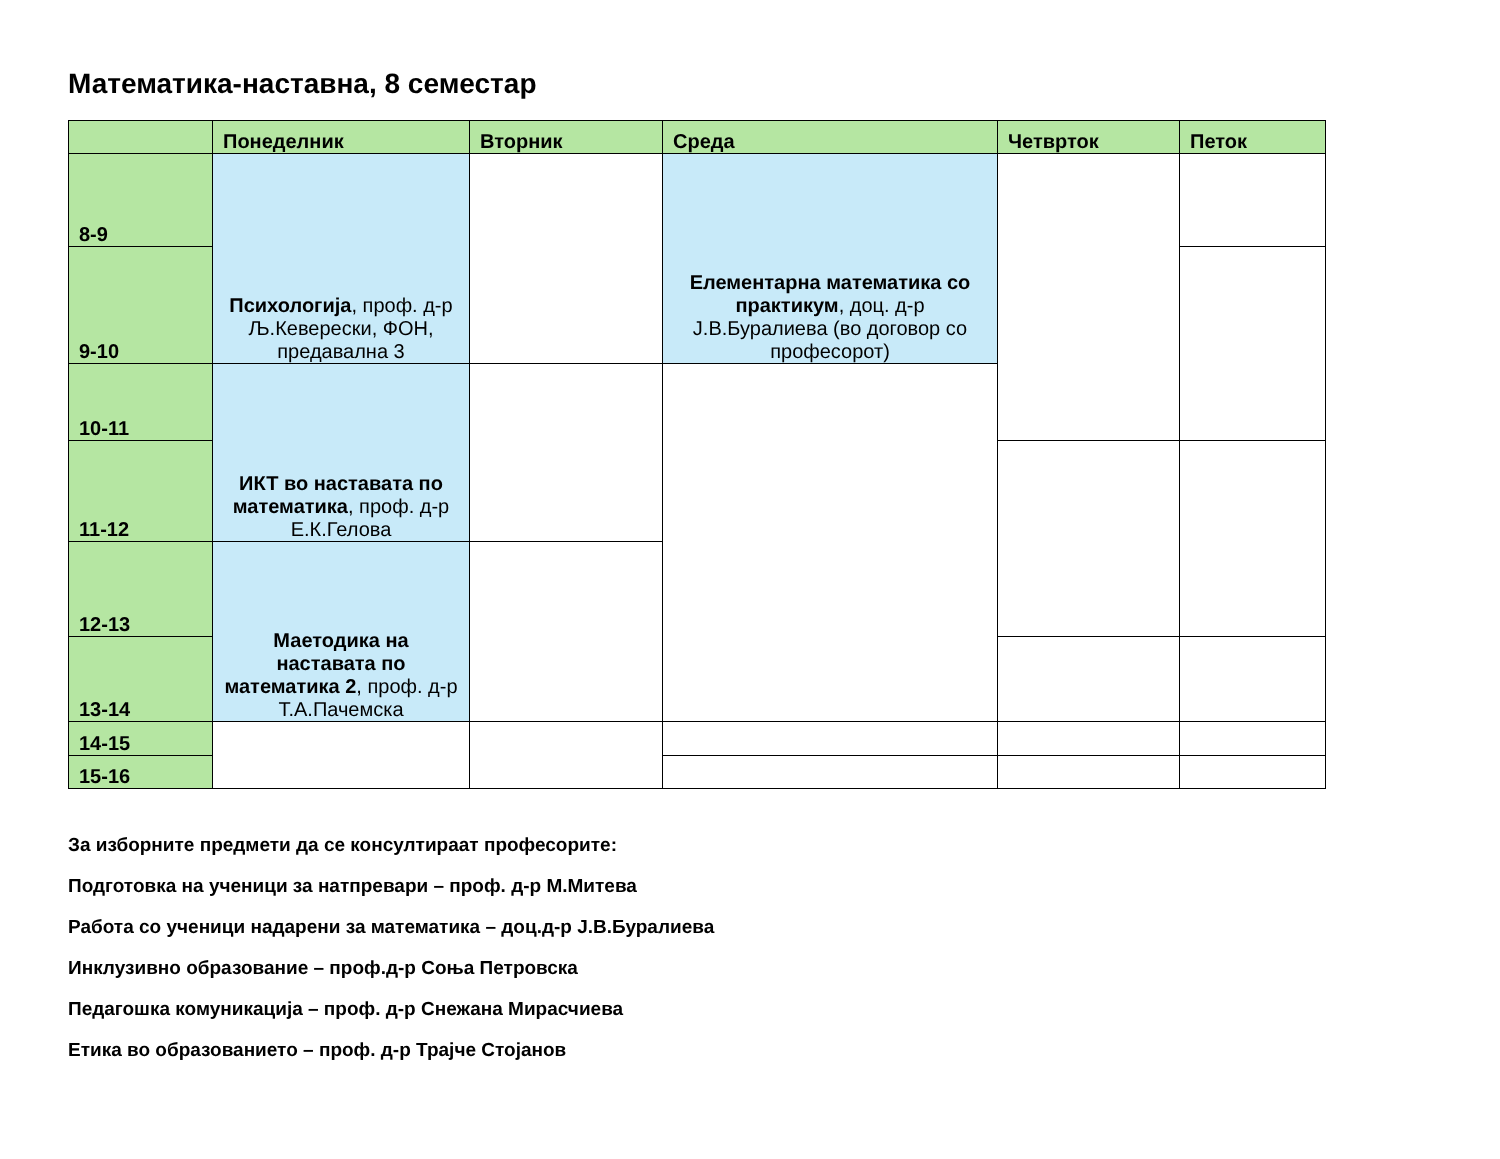Математика-наставна, 8 семестар
| | Понеделник | Вторник | Среда | Четврток | Петок |
| --- | --- | --- | --- | --- | --- |
| 8-9 | Психологија , проф. д-р Љ.Кеверески, ФОН, предавална 3 | | Елементарна математика со практикум , доц. д-р Ј.В.Буралиева (во договор со професорот) | | |
| 9-10 | | | | | |
| 10-11 | ИКТ во наставата по математика , проф. д-р Е.К.Гелова | | | | |
| 11-12 | | | | | |
| 12-13 | Маетодика на наставата по математика 2 , проф. д-р Т.А.Пачемска | | | | |
| 13-14 | | | | | |
| 14-15 | | | | | |
| 15-16 | | | | | |
За изборните предмети да се консултираат професорите:
Подготовка на ученици за натпревари – проф. д-р М.Митева
Работа со ученици надарени за математика – доц.д-р Ј.В.Буралиева
Инклузивно образование – проф.д-р Соња Петровска
Педагошка комуникација – проф. д-р Снежана Мирасчиева
Етика во образованието – проф. д-р Трајче Стојанов